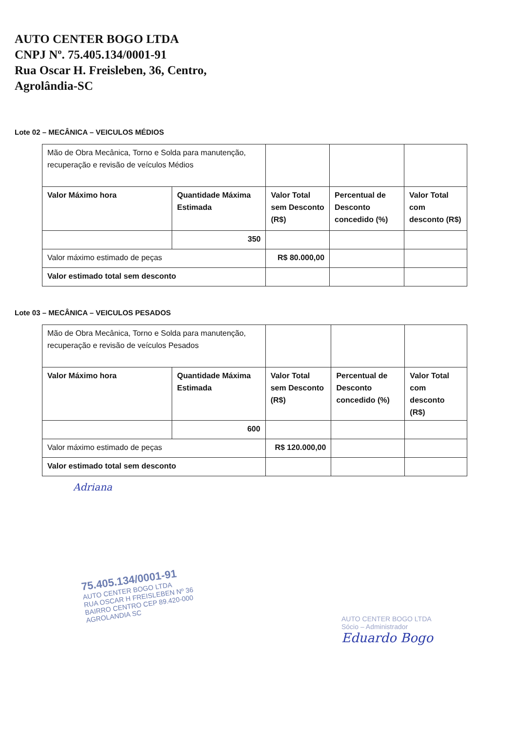AUTO CENTER BOGO LTDA
CNPJ Nº. 75.405.134/0001-91
Rua Oscar H. Freisleben, 36, Centro,
Agrolândia-SC
Lote 02 – MECÂNICA – VEICULOS MÉDIOS
| Mão de Obra Mecânica, Torno e Solda para manutenção, recuperação e revisão de veículos Médios | | | | |
| Valor Máximo hora | Quantidade Máxima Estimada | Valor Total sem Desconto (R$) | Percentual de Desconto concedido (%) | Valor Total com desconto (R$) |
| | 350 | | | |
| Valor máximo estimado de peças | | R$ 80.000,00 | | |
| Valor estimado total sem desconto | | | | |
Lote 03 – MECÂNICA – VEICULOS PESADOS
| Mão de Obra Mecânica, Torno e Solda para manutenção, recuperação e revisão de veículos Pesados | | | | |
| Valor Máximo hora | Quantidade Máxima Estimada | Valor Total sem Desconto (R$) | Percentual de Desconto concedido (%) | Valor Total com desconto (R$) |
| | 600 | | | |
| Valor máximo estimado de peças | | R$ 120.000,00 | | |
| Valor estimado total sem desconto | | | | |
Adriana
75.405.134/0001-91
AUTO CENTER BOGO LTDA
RUA OSCAR H FREISLEBEN Nº 36
BAIRRO CENTRO CEP 89.420-000
AGROLANDIA SC
AUTO CENTER BOGO LTDA
Sócio – Administrador
Eduardo Bogo